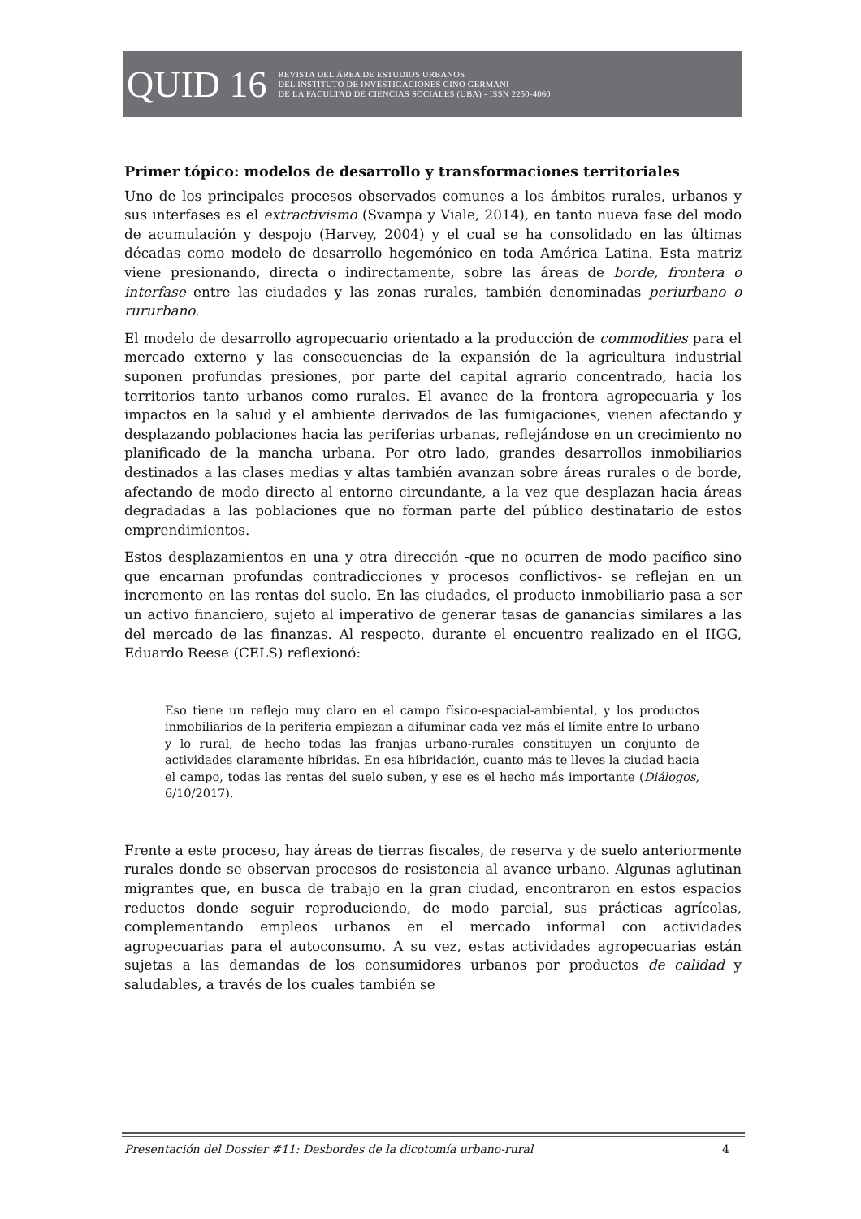QUID 16
REVISTA DEL ÁREA DE ESTUDIOS URBANOS
DEL INSTITUTO DE INVESTIGACIONES GINO GERMANI
DE LA FACULTAD DE CIENCIAS SOCIALES (UBA) - ISSN 2250-4060
Primer tópico: modelos de desarrollo y transformaciones territoriales
Uno de los principales procesos observados comunes a los ámbitos rurales, urbanos y sus interfases es el extractivismo (Svampa y Viale, 2014), en tanto nueva fase del modo de acumulación y despojo (Harvey, 2004) y el cual se ha consolidado en las últimas décadas como modelo de desarrollo hegemónico en toda América Latina. Esta matriz viene presionando, directa o indirectamente, sobre las áreas de borde, frontera o interfase entre las ciudades y las zonas rurales, también denominadas periurbano o rururbano.
El modelo de desarrollo agropecuario orientado a la producción de commodities para el mercado externo y las consecuencias de la expansión de la agricultura industrial suponen profundas presiones, por parte del capital agrario concentrado, hacia los territorios tanto urbanos como rurales. El avance de la frontera agropecuaria y los impactos en la salud y el ambiente derivados de las fumigaciones, vienen afectando y desplazando poblaciones hacia las periferias urbanas, reflejándose en un crecimiento no planificado de la mancha urbana. Por otro lado, grandes desarrollos inmobiliarios destinados a las clases medias y altas también avanzan sobre áreas rurales o de borde, afectando de modo directo al entorno circundante, a la vez que desplazan hacia áreas degradadas a las poblaciones que no forman parte del público destinatario de estos emprendimientos.
Estos desplazamientos en una y otra dirección -que no ocurren de modo pacífico sino que encarnan profundas contradicciones y procesos conflictivos- se reflejan en un incremento en las rentas del suelo. En las ciudades, el producto inmobiliario pasa a ser un activo financiero, sujeto al imperativo de generar tasas de ganancias similares a las del mercado de las finanzas. Al respecto, durante el encuentro realizado en el IIGG, Eduardo Reese (CELS) reflexionó:
Eso tiene un reflejo muy claro en el campo físico-espacial-ambiental, y los productos inmobiliarios de la periferia empiezan a difuminar cada vez más el límite entre lo urbano y lo rural, de hecho todas las franjas urbano-rurales constituyen un conjunto de actividades claramente híbridas. En esa hibridación, cuanto más te lleves la ciudad hacia el campo, todas las rentas del suelo suben, y ese es el hecho más importante (Diálogos, 6/10/2017).
Frente a este proceso, hay áreas de tierras fiscales, de reserva y de suelo anteriormente rurales donde se observan procesos de resistencia al avance urbano. Algunas aglutinan migrantes que, en busca de trabajo en la gran ciudad, encontraron en estos espacios reductos donde seguir reproduciendo, de modo parcial, sus prácticas agrícolas, complementando empleos urbanos en el mercado informal con actividades agropecuarias para el autoconsumo. A su vez, estas actividades agropecuarias están sujetas a las demandas de los consumidores urbanos por productos de calidad y saludables, a través de los cuales también se
Presentación del Dossier #11: Desbordes de la dicotomía urbano-rural 4